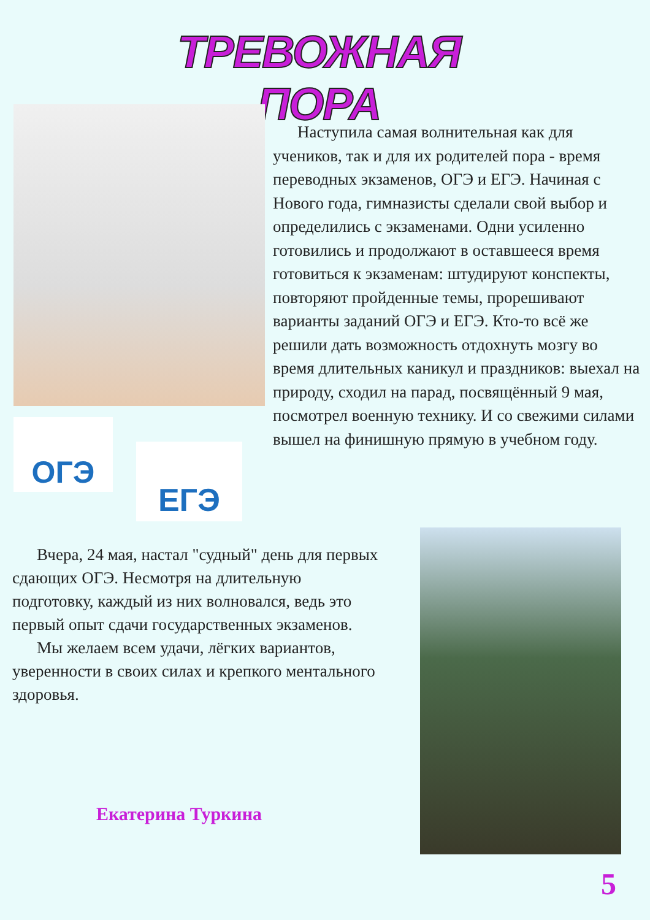ТРЕВОЖНАЯ ПОРА
ОГЭ
ЕГЭ
Наступила самая волнительная как для учеников, так и для их родителей пора - время переводных экзаменов, ОГЭ и ЕГЭ. Начиная с Нового года, гимназисты сделали свой выбор и определились с экзаменами. Одни усиленно готовились и продолжают в оставшееся время готовиться к экзаменам: штудируют конспекты, повторяют пройденные темы, прорешивают варианты заданий ОГЭ и ЕГЭ. Кто-то всё же решили дать возможность отдохнуть мозгу во время длительных каникул и праздников: выехал на природу, сходил на парад, посвящённый 9 мая, посмотрел военную технику. И со свежими силами вышел на финишную прямую в учебном году.
Вчера, 24 мая, настал "судный" день для первых сдающих ОГЭ. Несмотря на длительную подготовку, каждый из них волновался, ведь это первый опыт сдачи государственных экзаменов.
Мы желаем всем удачи, лёгких вариантов, уверенности в своих силах и крепкого ментального здоровья.
Екатерина Туркина
5